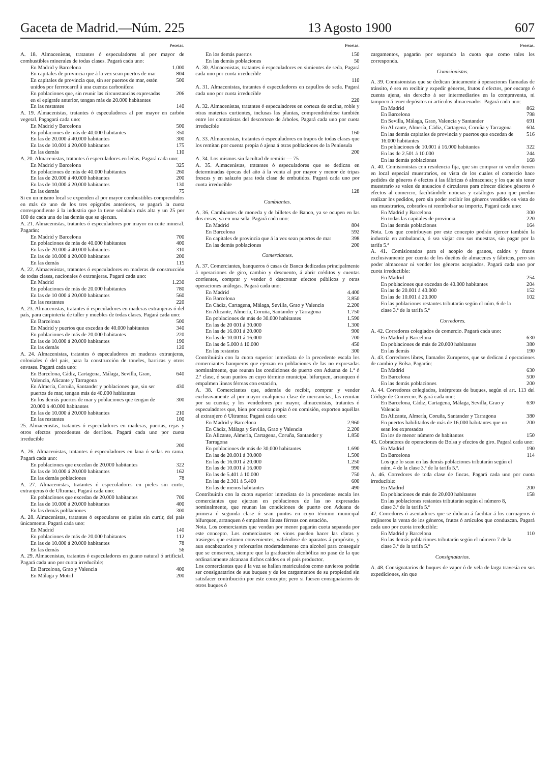Gaceta de Madrid.—Núm. 225 13 Agosto 1900 607
Pesetas.
A. 18. Almacenistas, tratantes ó especuladores al por mayor de combustibles minerales de todas clases. Pagará cada uno:
En Madrid y Barcelona 1.000
En capitales de provincia que á la vez sean puertos de mar 804
En capitales de provincia que, sin ser puertos de mar, estén unidos por ferrrocarril á una cuenca carbonífera 500
En poblaciones que, sin reunir las circunstancias expresadas en el epígrafe anterior, tengan más de 20.000 habitantes 206
En las restantes 140
A. 19. Almacenistas, tratantes ó especuladores al por mayor en carbón vegetal. Pagagará cada uno:
En Madrid y Barcelona 500
En poblaciones de más de 40.000 habitantes 350
En las de 20.000 á 40.000 habitantes 300
En las de 10.001 á 20.000 habitantes 175
En las demás 110
A. 20. Almacenistas, tratantes ó especuladores en leñas. Pagará cada uno:
En Madrid y Barcelona 325
En poblaciones de más de 40.000 habitantes 260
En las de 20.000 á 40.000 habitantes 200
En las de 10.000 á 20.000 habitantes 130
En las demás 75
Si en un mismo local se expenden al por mayor combustibles comprendidos en más de uno de los tres epígrafes anteriores, se pagará la cuota correspondiente á la industria que la tiene señalada más alta y un 25 por 100 de cada una de las demás que se ejerzan.
A. 21. Almacenistas, tratantes ó especuladores por mayor en ceite mineral. Pagarán:
En Madrid y Barcelona 700
En poblaciones de más de 40.000 habitantes 400
En las de 20.000 á 40.000 habitantes 310
En las de 10.000 á 20.000 habitantes 200
En las demás 115
A. 22. Almacenistas, tratantes ó especuladores en maderas de construcción de todas clases, nacionales ó extranjeras. Pagará cada uno:
En Madrid 1.230
En poblaciones de más de 20.000 habitantes 780
En las de 10 000 á 20.000 habitantes 560
En las restantes 220
A. 23. Almacenistas, tratantes ó especuladores en maderas extranjeras ó del país, para carpintería de taller y muebles de todas clases. Pagará cada uno:
En Barcelona 500
En Madrid y puertos que excedan de 40.000 habitantes 340
En poblaciones de más de 20.000 habitantes 220
En las de 10.000 á 20.000 habitantes 190
En las demás 120
A. 24. Almacenistas, tratantes ó especuladores en maderas extranjeras, coloniales ó del país, para la construcción de toneles, barricas y otros envases. Pagará cada uno:
En Barcelona, Cádiz, Cartagena, Málaga, Sevilla, Grao, Valencia, Alicante y Tarragona 640
En Almería, Coruña, Santander y poblaciones que, sin ser puertos de mar, tengan más de 40.000 habitantes 430
En los demás puertos de mar y poblaciones que tengan de 20.000 á 40.000 habitantes 300
En las de 10.000 á 20.000 habitantes 210
En las restantes 100
25. Almacenistas, tratantes ó especuladores en maderas, puertas, rejas y otros efectos procedentes de derribos. Pagará cada uno por cuota irreducible
200
A. 26. Almacenistas, tratantes ó especuladores en lana ó sedas en rama. Pagará cada uno:
En poblaciones que excedan de 20.000 habitantes 322
En las de 10.000 á 20.000 habitantes 162
En las demás poblaciones 78
A. 27. Almacenistas, tratantes ó especuladores en pieles sin curtir, extranjeras ó de Ultramar. Pagará cada uno:
En poblaciones que excedan de 20.000 habitantes 700
En las de 10.000 á 20.000 habitantes 400
En las demás poblaciones 300
A. 28. Almacenistas, tratantes ó especulares en pieles sin curtir, del país únicamente. Pagará cada uno:
En Madrid 140
En poblaciones de más de 20.000 habitantes 112
En las de 10.000 á 20.000 habitantes 78
En las demás 56
A. 29. Almacenistas, tratantes ó especuladores en guano natural ó artificial. Pagará cada uno por cuota irreducible:
En Barcelona, Grao y Valencia 400
En Málaga y Motril 200
Pesetas.
En los demás puertos 150
En las demás poblaciones 50
A. 30. Almacenistas, tratantes ó especuladores en simientes de seda. Pagará cada uno por cuota irreducible
110
A. 31. Almacenistas, tratantes ó especuladores en capullos de seda. Pagará cada uno por cuota irreducible
220
A. 32. Almacenistas, tratantes ó especuladores en corteza de encina, roble y otras materias curtientes, inclusas las plantas, comprendiéndose también entre los contratistas del descortezo de árboles. Pagará cada uno por cuota irreducible
160
A. 33. Almacenistas, tratantes ó especuladores en trapos de todas clases que los remitan por cuenta propia ó ajena á otras poblaciones de la Península
200
A. 34. Los mismos sin facultad de remitir — 75
A. 35. Almacenistas, tratantes ó especuladores que se dedican en determinadas épocas del año á la venta al por mayor y menor de tripas frescas y en salazón para toda clase de embutidos. Pagará cada uno por cuota irreducible
128
Cambiantes.
A. 36. Cambiantes de moneda y de billetes de Banco, ya se ocupen en las dos cosas, ya en una sola. Pagará cada uno:
En Madrid 804
En Barcelona 592
En capitales de provincia que á la vez sean puertos de mar 398
En las demás poblaciones 200
Comerciantes.
A. 37. Comerciantes, banqueros ó casas de Banca dedicadas principalmente á operaciones de giro, cambio y descuento, á abrir créditos y cuentas corrientes, comprar y vender ó descontar efectos públicos y otras operaciones análogas. Pagará cada uno:
En Madrid 4.400
En Barcelona 3.850
En Cádiz, Cartagena, Málaga, Sevilla, Grao y Valencia 2.200
En Alicante, Almería, Coruña, Santander y Tarragona 1.750
En poblaciones de más de 30.000 habitantes 1.590
En las de 20 001 á 30.000 1.300
En las de 16.001 á 20.000 900
En las de 10.001 á 16.000 700
En las de 5.000 á 10.000 450
En las restantes 300
Contribuirán con la cuota superior inmediata de la precedente escala los comerciantes banqueros que ejerzan en poblaciones de las no expresadas nominalmente, que reunan las condiciones de puerto con Aduana de 1.ª ó 2.ª clase, ó sean puntos en cuyo término municipal bifurquen, arranquen ó empalmen líneas férreas con estación.
A. 38. Comerciantes que, además de recibir, comprar y vender exclusivamente al por mayor cualquiera clase de mercancías, las remitan por su cuenta; y los vendedores por mayor, almacenistas, tratantes ó especuladores que, bien por cuenta propia ó en comisión, exporten aquéllas al extranjero ó Ultramar. Pagará cada uno:
En Madrid y Barcelona 2.960
En Cádiz, Málaga y Sevilla, Grao y Valencia 2.200
En Alicante, Almería, Cartagena, Coruña, Santander y Tarragona 1.850
En poblaciones de más de 30.000 habitantes 1.690
En las de 20.001 á 30.000 1.500
En las de 16.001 á 20.000 1.250
En las de 10.001 á 16.000 990
En las de 5.401 á 10.000 750
En las de 2.301 á 5.400 600
En las de menos habitantes 490
Contribuirán con la cuota superior inmediata de la precedente escala los comerciantes que ejerzan en poblaciones de las no expresadas nominalmente, que reunan las condiciones de puerto con Aduana de primera ó segunda clase ó sean puntos en cuyo término municipal bifurquen, arranquen ó empalmen líneas férreas con estación.
Nota. Los comerciantes que vendan por menor pagarán cuota separada por este concepto. Los comerciantes en vinos pueden hacer las claras y trasiegos que estimen convenientes, valiéndose de aparatos á propósito, y aun encabezarlos y reforzarlos moderadamente con alcohol para conseguir que se conserven, siempre que la graduación alcohólica no pase de la que ordinariamente alcanzan dichos caldos en el país productor.
Los comerciantes que á la vez se hallen matriculados como navieros podrán ser consignatarios de sus buques y de los cargamentos de su propiedad sin satisfacer contribución por este concepto; pero si fuesen consignatarios de otros buques ó
Pesetas.
cargamentos, pagarán por separado la cuota que como tales les corresponda.
Comisionistas.
A. 39. Comisionistas que se dedican únicamente á operaciones llamadas de tránsito, ó sea en recibir y expedir géneros, frutos ó efectos, por encargo ó cuenta ajena, sin derecho á ser intermediarios en la compraventa, ni tampoco á tener depósitos ni artículos almacenados. Pagará cada uno:
En Madrid 862
En Barcelona 798
En Sevilla, Málaga, Grao, Valencia y Santander 691
En Alicante, Almería, Cádiz, Cartagena, Coruña y Tarragona 604
En las demás capitales de provincia y puertos que excedan de 16.000 habitantes 516
En poblaciones de 10.001 á 16.000 habitantes 322
En las de 2.501 á 10.000 244
En las demás poblaciones 168
A. 40. Comisionistas con residencia fija, que sin comprar ni vender tienen en local especial muestrarios, en vista de los cuales el comercio hace pedidos de géneros ó efectos á las fábricas ó almacenes; y los que sin tener muestrario se valen de anuncios ó circulares para ofrecer dichos géneros ó efectos al comercio, facilitándole noticias y catálogos para que puedan realizar los pedidos, pero sin poder recibir los géneros vendidos en vista de sus muestrarios, cobrarlos ni reembolsar su importe. Pagará cada uno:
En Madrid y Barcelona 300
En todas las capitales de provincia 220
En las demás poblaciones 164
Nota. Los que contribuyan por este concepto podrán ejercer también la industria en ambulancia, ó sea viajar con sus muestras, sin pagar por la tarifa 5.ª
A. 41. Comisionados para el acopio de granos, caldos y frutos exclusivamente por cuenta de los dueños de almacenes y fábricas, pero sin poder almacenar ni vender los géneros acopiados. Pagará cada uno por cuota irreductible:
En Madrid 254
En poblaciones que excedan de 40.000 habitantes 204
En las de 20.001 á 40.000 152
En las de 10.001 á 20.000 102
En las poblaciones restantes tributarán según el núm. 6 de la clase 3.ª de la tarifa 5.ª
Corredores.
A. 42. Corredores colegiados de comercio. Pagará cada uno:
En Madrid y Barcelona 630
En poblaciones de más de 20.000 habitantes 380
En las demás 190
A. 43. Corredores libres, llamados Zurupetos, que se dedican á operaciones de cambio y Bolsa. Pagarán:
En Madrid 630
En Barcelona 500
En las demás poblaciones 200
A. 44. Corredores colegiados, intérpretes de buques, según el art. 113 del Código de Comercio. Pagará cada uno:
En Barcelona, Cádiz, Cartagena, Málaga, Sevilla, Grao y Valencia 630
En Alicante, Almería, Coruña, Santander y Tarragona 380
En puertos habilitados de más de 16.000 habitantes que no sean los expresados 200
En los de menor número de habitantes 150
45. Cobradores de operaciones de Bolsa y efectos de giro. Pagará cada uno:
En Madrid 190
En Barcelona 114
Los que lo sean en las demás poblaciones tributarán según el núm. 4 de la clase 3.ª de la tarifa 5.ª.
A. 46. Corredores de toda clase de fincas. Pagará cada uno por cuota irreducible:
En Madrid 200
En poblaciones de más de 20.000 habitantes 158
En las poblaciones restantes tributarán según el número 8, clase 3.ª de la tarifa 5.ª
47. Corredores ó asentadores que se didican á facilitar á los carruajeros ó trajineros la venta de los géneros, frutos ó artículos que conduzcan. Pagará cada uno por cuota irreducible:
En Madrid y Barcelona 110
En las demás poblaciones tributarán según el número 7 de la clase 3.ª de la tarifa 5.ª
Consignatarios.
A. 48. Consignatarios de buques de vapor ó de vela de larga travesía en sus expediciones, sin que